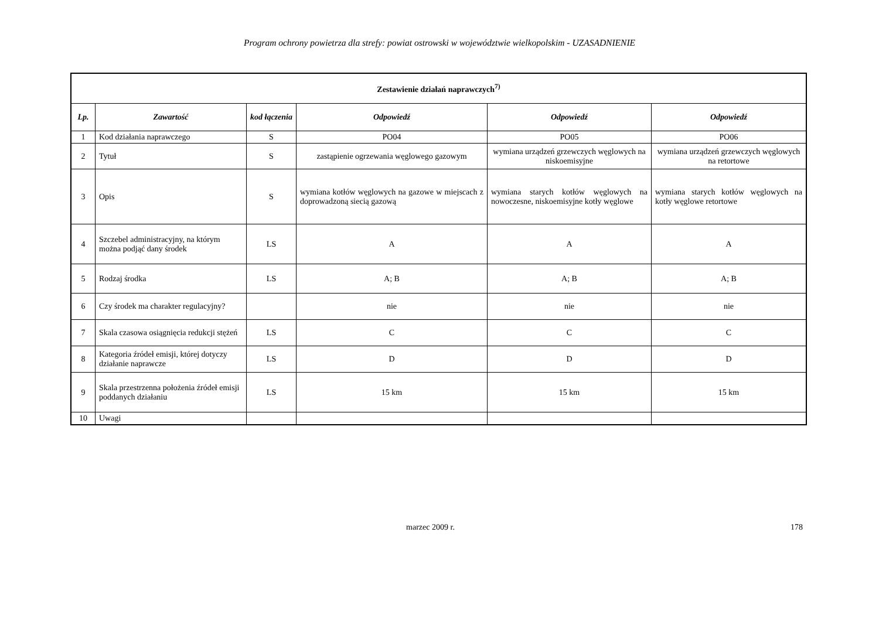Program ochrony powietrza dla strefy: powiat ostrowski w województwie wielkopolskim - UZASADNIENIE
| Zestawienie działań naprawczych<sup>7)</sup> | | | | | |
| Lp. | Zawartość | kod łączenia | Odpowiedź | Odpowiedź | Odpowiedź |
| 1 | Kod działania naprawczego | S | PO04 | PO05 | PO06 |
| 2 | Tytuł | S | zastąpienie ogrzewania węglowego gazowym | wymiana urządzeń grzewczych węglowych na niskoemisyjne | wymiana urządzeń grzewczych węglowych na retortowe |
| 3 | Opis | S | wymiana kotłów węglowych na gazowe w miejscach z doprowadzoną siecią gazową | wymiana starych kotłów węglowych na nowoczesne, niskoemisyjne kotły węglowe | wymiana starych kotłów węglowych na kotły węglowe retortowe |
| 4 | Szczebel administracyjny, na którym można podjąć dany środek | LS | A | A | A |
| 5 | Rodzaj środka | LS | A; B | A; B | A; B |
| 6 | Czy środek ma charakter regulacyjny? | | nie | nie | nie |
| 7 | Skala czasowa osiągnięcia redukcji stężeń | LS | C | C | C |
| 8 | Kategoria źródeł emisji, której dotyczy działanie naprawcze | LS | D | D | D |
| 9 | Skala przestrzenna położenia źródeł emisji poddanych działaniu | LS | 15 km | 15 km | 15 km |
| 10 | Uwagi | | | | |
marzec 2009 r. 178